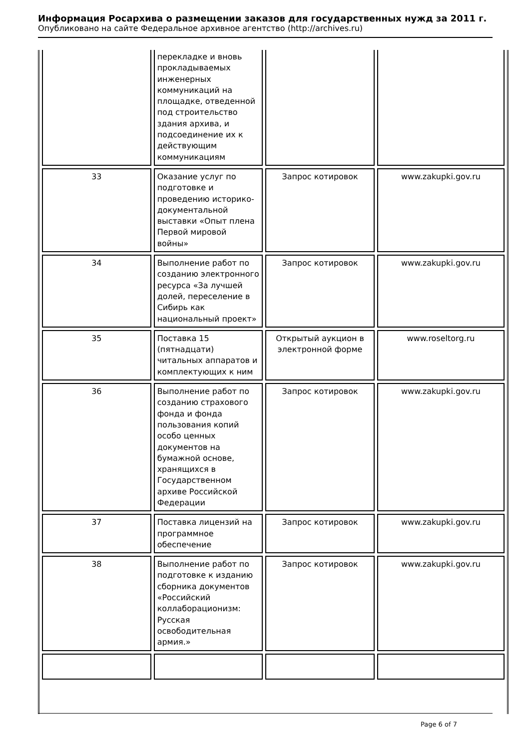Информация Росархива о размещении заказов для государственных нужд за 2011 г.
Опубликовано на сайте Федеральное архивное агентство (http://archives.ru)
| | перекладке и вновь прокладываемых инженерных коммуникаций на площадке, отведенной под строительство здания архива, и подсоединение их к действующим коммуникациям | | |
| 33 | Оказание услуг по подготовке и проведению историко-документальной выставки «Опыт плена Первой мировой войны» | Запрос котировок | www.zakupki.gov.ru |
| 34 | Выполнение работ по созданию электронного ресурса «За лучшей долей, переселение в Сибирь как национальный проект» | Запрос котировок | www.zakupki.gov.ru |
| 35 | Поставка 15 (пятнадцати) читальных аппаратов и комплектующих к ним | Открытый аукцион в электронной форме | www.roseltorg.ru |
| 36 | Выполнение работ по созданию страхового фонда и фонда пользования копий особо ценных документов на бумажной основе, хранящихся в Государственном архиве Российской Федерации | Запрос котировок | www.zakupki.gov.ru |
| 37 | Поставка лицензий на программное обеспечение | Запрос котировок | www.zakupki.gov.ru |
| 38 | Выполнение работ по подготовке к изданию сборника документов «Российский коллаборационизм: Русская освободительная армия.» | Запрос котировок | www.zakupki.gov.ru |
Page 6 of 7